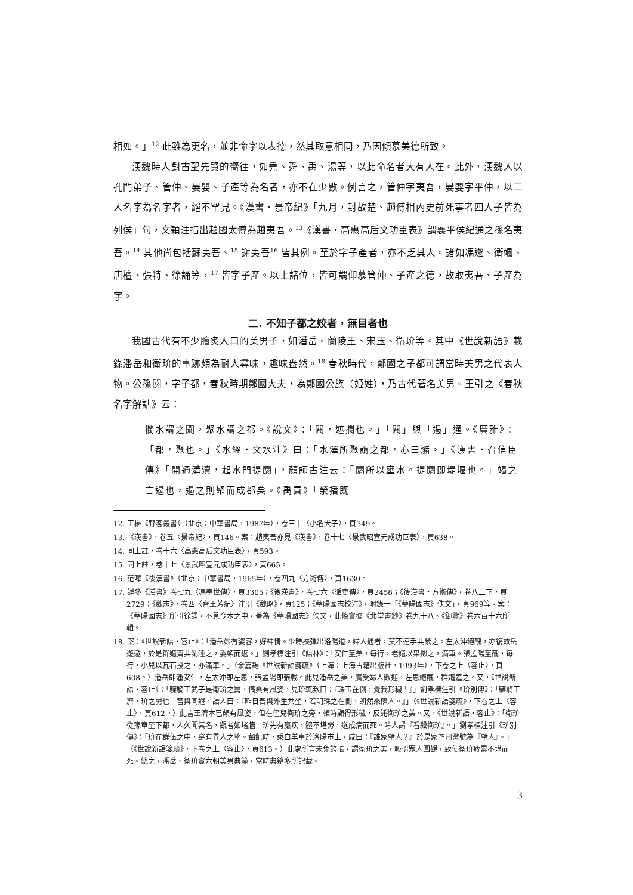相如。」<sup>12</sup> 此雖為更名，並非命字以表德，然其取意相同，乃因傾慕美德所致。
漢魏時人對古聖先賢的嚮往，如堯、舜、禹、湯等，以此命名者大有人在。此外，漢魏人以孔門弟子、管仲、晏嬰、子產等為名者，亦不在少數。例言之，管仲字夷吾，晏嬰字平仲，以二人名字為名字者，絕不罕見。《漢書・景帝紀》「九月，封故楚、趙傅相內史前死事者四人子皆為列侯」句，文穎注指出趙國太傅為趙夷吾。<sup>13</sup>《漢書・高惠高后文功臣表》謂襄平侯紀通之孫名夷吾。<sup>14</sup> 其他尚包括蘇夷吾、<sup>15</sup> 謝夷吾<sup>16</sup> 皆其例。至於字子產者，亦不乏其人。諸如馮逡、衛颯、唐檀、張特、徐誦等，<sup>17</sup> 皆字子產。以上諸位，皆可謂仰慕管仲、子產之德，故取夷吾、子產為字。
二. 不知子都之姣者，無目者也
我國古代有不少膾炙人口的美男子，如潘岳、蘭陵王、宋玉、衛玠等。其中《世說新語》載錄潘岳和衛玠的事跡頗為耐人尋味，趣味盎然。<sup>18</sup> 春秋時代，鄭國之子都可謂當時美男之代表人物。公孫閼，字子都，春秋時期鄭國大夫，為鄭國公族（姬姓），乃古代著名美男。王引之《春秋名字解詁》云：
攔水謂之閼，聚水謂之都。《說文》：「閼，遮攔也。」「閼」與「遏」通。《廣雅》：「都，聚也。」《水經・文水注》曰：「水澤所聚謂之都，亦曰瀦。」《漢書・召信臣傳》「開通溝瀆，起水門提閼」，顏師古注云：「閼所以壅水。提閼即堤堰也。」竭之言遏也，遏之則聚而成都矣。《禹貢》「滎播既
12. 王楙《野客叢書》（北京：中華書局，1987年），卷三十〈小名犬子〉，頁349。
13. 《漢書》，卷五〈景帝紀〉，頁146。案：趙夷吾亦見《漢書》，卷十七〈景武昭宣元成功臣表〉，頁638。
14. 同上註，卷十六〈高惠高后文功臣表〉，頁593。
15. 同上註，卷十七〈景武昭宣元成功臣表〉，頁665。
16. 范曄《後漢書》（北京：中華書局，1965年），卷四九〈方術傳〉，頁1630。
17. 詳參《漢書》卷七九〈馮奉世傳〉，頁3305；《後漢書》，卷七六〈循吏傳〉，頁2458；《後漢書・方術傳》，卷八二下，頁2729；《魏志》，卷四〈齊王芳紀〉注引《魏略》，頁125；《華陽國志校注》，附錄一「《華陽國志》佚文」，頁969等。案：《華陽國志》所引徐誦，不見今本之中，蓋為《華陽國志》佚文，此條實據《北堂書鈔》卷九十八、《御覽》卷六百十六所輯。
18. 案：《世說新語・容止》：「潘岳妙有姿容，好神情。少時挾彈出洛陽道，婦人遇者，莫不連手共縈之。左太沖絕醜，亦復效岳遊遨，於是群嫗齊共亂唾之，委頓而返。」劉孝標注引《語林》：「安仁至美，每行，老嫗以果擲之，滿車。張孟陽至醜，每行，小兒以瓦石投之，亦滿車。」（余嘉錫《世說新語箋疏》（上海：上海古籍出版社，1993年），下卷之上〈容止〉，頁608。）潘岳即潘安仁，左太沖即左思，張孟陽即張載。此見潘岳之美，廣受婦人歡迎，左思絕醜，群嫗羞之。又，《世說新語・容止》：「驃騎王武子是衛玠之舅，儁爽有風姿，見玠輒歎曰：『珠玉在側，覺我形穢！』」劉孝標注引《玠別傳》：「驃騎王濟，玠之舅也。嘗與同遊，語人曰：『昨日吾與外生共坐，若明珠之在側，朗然來照人。』」（《世說新語箋疏》，下卷之上〈容止〉，頁612。）此言王濟本已頗有風姿，但在侄兒衛玠之旁，頓時顯得形穢，反託衛玠之美。又，《世說新語・容止》：「衛玠從豫章至下都，人久聞其名，觀者如堵牆。玠先有羸疾，體不堪勞，遂成病而死。時人謂『看殺衛玠』。」劉孝標注引《玠別傳》：「玠在群伍之中，寔有異人之望。齠齔時，乘白羊車於洛陽市上，咸曰：『誰家璧人？』於是家門州黨號為『璧人』。」（《世說新語箋疏》，下卷之上〈容止〉，頁613。）此處所言未免誇張，謂衛玠之美，吸引眾人圍觀，致使衛玠疲累不堪而死。總之，潘岳、衛玠實六朝美男典範，當時典籍多所記載。
3